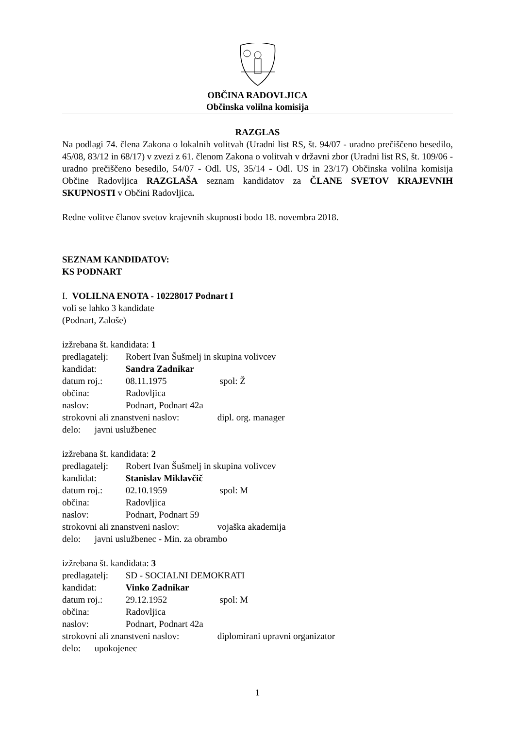OBČINA RADOVLJICA
Občinska volilna komisija
RAZGLAS
Na podlagi 74. člena Zakona o lokalnih volitvah (Uradni list RS, št. 94/07 - uradno prečiščeno besedilo, 45/08, 83/12 in 68/17) v zvezi z 61. členom Zakona o volitvah v državni zbor (Uradni list RS, št. 109/06 - uradno prečiščeno besedilo, 54/07 - Odl. US, 35/14 - Odl. US in 23/17) Občinska volilna komisija Občine Radovljica RAZGLAŠA seznam kandidatov za ČLANE SVETOV KRAJEVNIH SKUPNOSTI v Občini Radovljica.
Redne volitve članov svetov krajevnih skupnosti bodo 18. novembra 2018.
SEZNAM KANDIDATOV:
KS PODNART
I. VOLILNA ENOTA - 10228017 Podnart I
voli se lahko 3 kandidate
(Podnart, Zaloše)
izžrebana št. kandidata: 1
predlagatelj: Robert Ivan Šušmelj in skupina volivcev
kandidat: Sandra Zadnikar
datum roj.: 08.11.1975 spol: Ž
občina: Radovljica
naslov: Podnart, Podnart 42a
strokovni ali znanstveni naslov: dipl. org. manager
delo: javni uslužbenec
izžrebana št. kandidata: 2
predlagatelj: Robert Ivan Šušmelj in skupina volivcev
kandidat: Stanislav Miklavčič
datum roj.: 02.10.1959 spol: M
občina: Radovljica
naslov: Podnart, Podnart 59
strokovni ali znanstveni naslov: vojaška akademija
delo: javni uslužbenec - Min. za obrambo
izžrebana št. kandidata: 3
predlagatelj: SD - SOCIALNI DEMOKRATI
kandidat: Vinko Zadnikar
datum roj.: 29.12.1952 spol: M
občina: Radovljica
naslov: Podnart, Podnart 42a
strokovni ali znanstveni naslov: diplomirani upravni organizator
delo: upokojenec
1